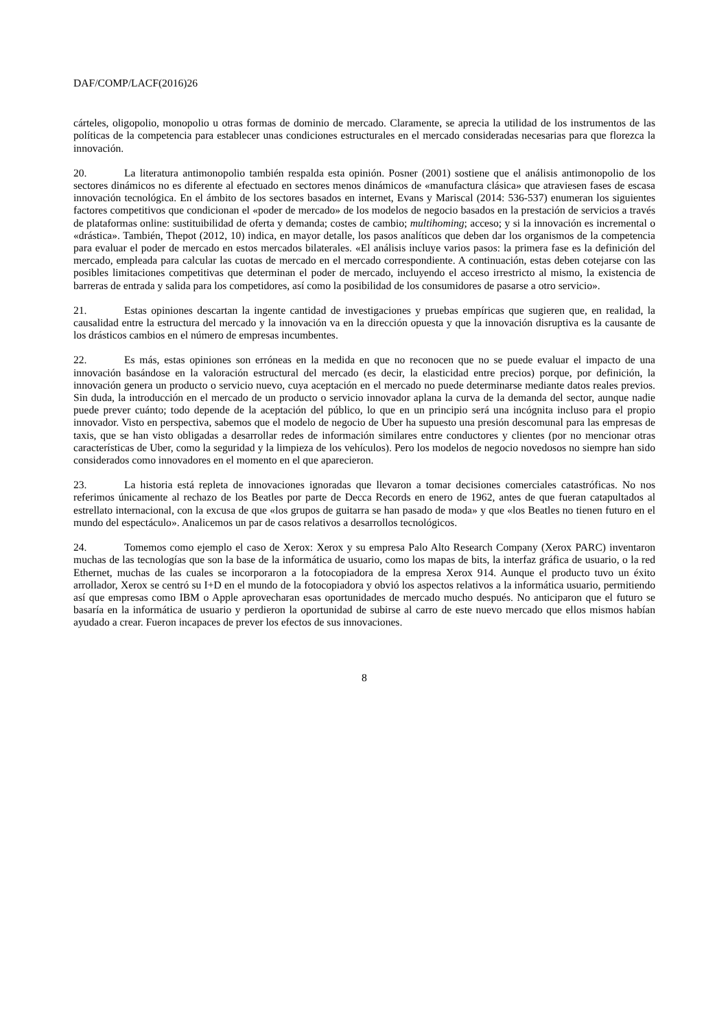DAF/COMP/LACF(2016)26
cárteles, oligopolio, monopolio u otras formas de dominio de mercado. Claramente, se aprecia la utilidad de los instrumentos de las políticas de la competencia para establecer unas condiciones estructurales en el mercado consideradas necesarias para que florezca la innovación.
20. La literatura antimonopolio también respalda esta opinión. Posner (2001) sostiene que el análisis antimonopolio de los sectores dinámicos no es diferente al efectuado en sectores menos dinámicos de «manufactura clásica» que atraviesen fases de escasa innovación tecnológica. En el ámbito de los sectores basados en internet, Evans y Mariscal (2014: 536-537) enumeran los siguientes factores competitivos que condicionan el «poder de mercado» de los modelos de negocio basados en la prestación de servicios a través de plataformas online: sustituibilidad de oferta y demanda; costes de cambio; multihoming; acceso; y si la innovación es incremental o «drástica». También, Thepot (2012, 10) indica, en mayor detalle, los pasos analíticos que deben dar los organismos de la competencia para evaluar el poder de mercado en estos mercados bilaterales. «El análisis incluye varios pasos: la primera fase es la definición del mercado, empleada para calcular las cuotas de mercado en el mercado correspondiente. A continuación, estas deben cotejarse con las posibles limitaciones competitivas que determinan el poder de mercado, incluyendo el acceso irrestricto al mismo, la existencia de barreras de entrada y salida para los competidores, así como la posibilidad de los consumidores de pasarse a otro servicio».
21. Estas opiniones descartan la ingente cantidad de investigaciones y pruebas empíricas que sugieren que, en realidad, la causalidad entre la estructura del mercado y la innovación va en la dirección opuesta y que la innovación disruptiva es la causante de los drásticos cambios en el número de empresas incumbentes.
22. Es más, estas opiniones son erróneas en la medida en que no reconocen que no se puede evaluar el impacto de una innovación basándose en la valoración estructural del mercado (es decir, la elasticidad entre precios) porque, por definición, la innovación genera un producto o servicio nuevo, cuya aceptación en el mercado no puede determinarse mediante datos reales previos. Sin duda, la introducción en el mercado de un producto o servicio innovador aplana la curva de la demanda del sector, aunque nadie puede prever cuánto; todo depende de la aceptación del público, lo que en un principio será una incógnita incluso para el propio innovador. Visto en perspectiva, sabemos que el modelo de negocio de Uber ha supuesto una presión descomunal para las empresas de taxis, que se han visto obligadas a desarrollar redes de información similares entre conductores y clientes (por no mencionar otras características de Uber, como la seguridad y la limpieza de los vehículos). Pero los modelos de negocio novedosos no siempre han sido considerados como innovadores en el momento en el que aparecieron.
23. La historia está repleta de innovaciones ignoradas que llevaron a tomar decisiones comerciales catastróficas. No nos referimos únicamente al rechazo de los Beatles por parte de Decca Records en enero de 1962, antes de que fueran catapultados al estrellato internacional, con la excusa de que «los grupos de guitarra se han pasado de moda» y que «los Beatles no tienen futuro en el mundo del espectáculo». Analicemos un par de casos relativos a desarrollos tecnológicos.
24. Tomemos como ejemplo el caso de Xerox: Xerox y su empresa Palo Alto Research Company (Xerox PARC) inventaron muchas de las tecnologías que son la base de la informática de usuario, como los mapas de bits, la interfaz gráfica de usuario, o la red Ethernet, muchas de las cuales se incorporaron a la fotocopiadora de la empresa Xerox 914. Aunque el producto tuvo un éxito arrollador, Xerox se centró su I+D en el mundo de la fotocopiadora y obvió los aspectos relativos a la informática usuario, permitiendo así que empresas como IBM o Apple aprovecharan esas oportunidades de mercado mucho después. No anticiparon que el futuro se basaría en la informática de usuario y perdieron la oportunidad de subirse al carro de este nuevo mercado que ellos mismos habían ayudado a crear. Fueron incapaces de prever los efectos de sus innovaciones.
8